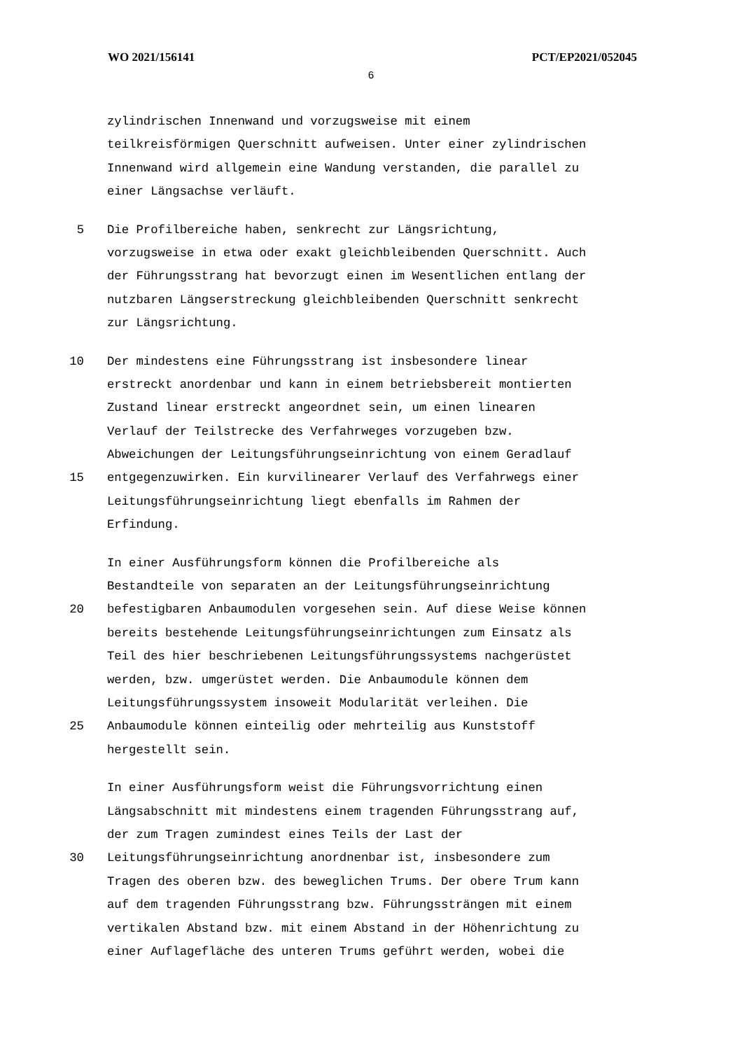WO 2021/156141 PCT/EP2021/052045
6
zylindrischen Innenwand und vorzugsweise mit einem
teilkreisförmigen Querschnitt aufweisen. Unter einer zylindrischen
Innenwand wird allgemein eine Wandung verstanden, die parallel zu
einer Längsachse verläuft.
5 Die Profilbereiche haben, senkrecht zur Längsrichtung,
vorzugsweise in etwa oder exakt gleichbleibenden Querschnitt. Auch
der Führungsstrang hat bevorzugt einen im Wesentlichen entlang der
nutzbaren Längserstreckung gleichbleibenden Querschnitt senkrecht
zur Längsrichtung.
10 Der mindestens eine Führungsstrang ist insbesondere linear
erstreckt anordenbar und kann in einem betriebsbereit montierten
Zustand linear erstreckt angeordnet sein, um einen linearen
Verlauf der Teilstrecke des Verfahrweges vorzugeben bzw.
Abweichungen der Leitungsführungseinrichtung von einem Geradlauf
15 entgegenzuwirken. Ein kurvilinearer Verlauf des Verfahrwegs einer
Leitungsführungseinrichtung liegt ebenfalls im Rahmen der
Erfindung.
In einer Ausführungsform können die Profilbereiche als
Bestandteile von separaten an der Leitungsführungseinrichtung
20 befestigbaren Anbaumodulen vorgesehen sein. Auf diese Weise können
bereits bestehende Leitungsführungseinrichtungen zum Einsatz als
Teil des hier beschriebenen Leitungsführungssystems nachgerüstet
werden, bzw. umgerüstet werden. Die Anbaumodule können dem
Leitungsführungssystem insoweit Modularität verleihen. Die
25 Anbaumodule können einteilig oder mehrteilig aus Kunststoff
hergestellt sein.
In einer Ausführungsform weist die Führungsvorrichtung einen
Längsabschnitt mit mindestens einem tragenden Führungsstrang auf,
der zum Tragen zumindest eines Teils der Last der
30 Leitungsführungseinrichtung anordnenbar ist, insbesondere zum
Tragen des oberen bzw. des beweglichen Trums. Der obere Trum kann
auf dem tragenden Führungsstrang bzw. Führungssträngen mit einem
vertikalen Abstand bzw. mit einem Abstand in der Höhenrichtung zu
einer Auflagefläche des unteren Trums geführt werden, wobei die